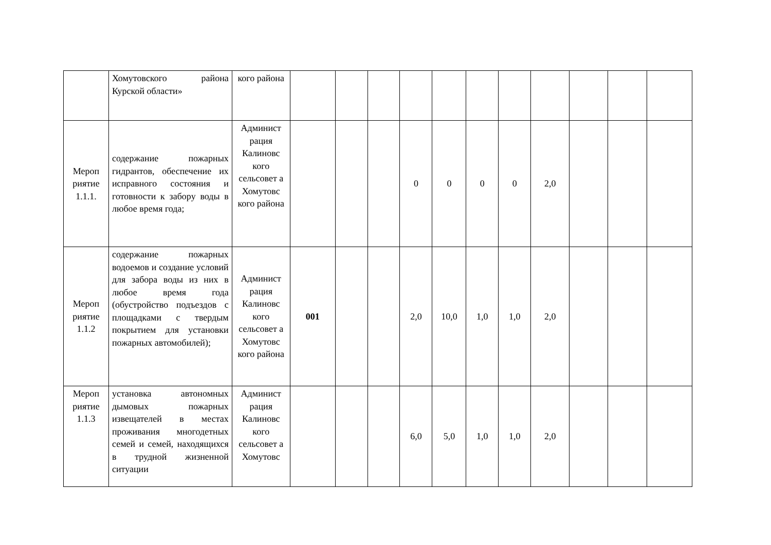| | Хомутовского района Курской области» | кого района | | | | | | | | | | | |
| Мероп риятие 1.1.1. | содержание пожарных гидрантов, обеспечение их исправного состояния и готовности к забору воды в любое время года; | Админист рация Калиновс кого сельсовет а Хомутовс кого района | | | | 0 | 0 | 0 | 0 | 2,0 | | | |
| Мероп риятие 1.1.2 | содержание пожарных водоемов и создание условий для забора воды из них в любое время года (обустройство подъездов с площадками с твердым покрытием для установки пожарных автомобилей); | Админист рация Калиновс кого сельсовет а Хомутовс кого района | 001 | | | 2,0 | 10,0 | 1,0 | 1,0 | 2,0 | | | |
| Мероп риятие 1.1.3 | установка автономных дымовых пожарных извещателей в местах проживания многодетных семей и семей, находящихся в трудной жизненной ситуации | Админист рация Калиновс кого сельсовет а Хомутовс | | | | 6,0 | 5,0 | 1,0 | 1,0 | 2,0 | | | |